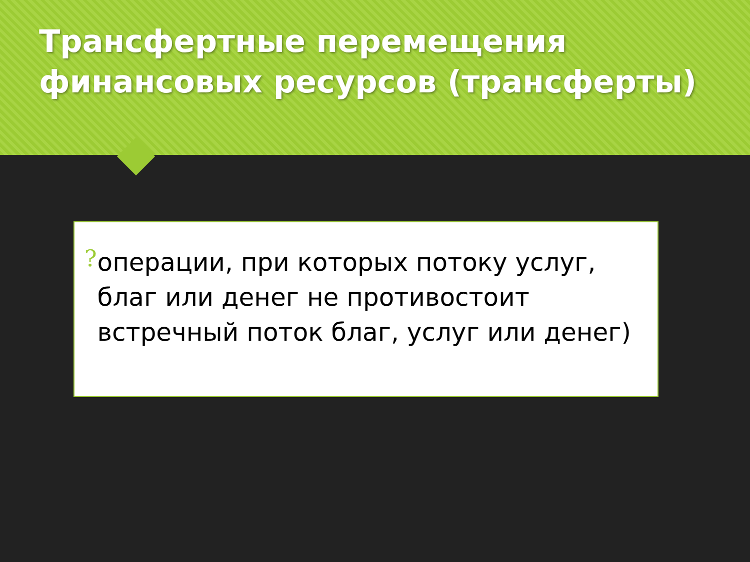Трансфертные перемещения финансовых ресурсов (трансферты)
?
операции, при которых потоку услуг, благ или денег не противостоит встречный поток благ, услуг или денег)